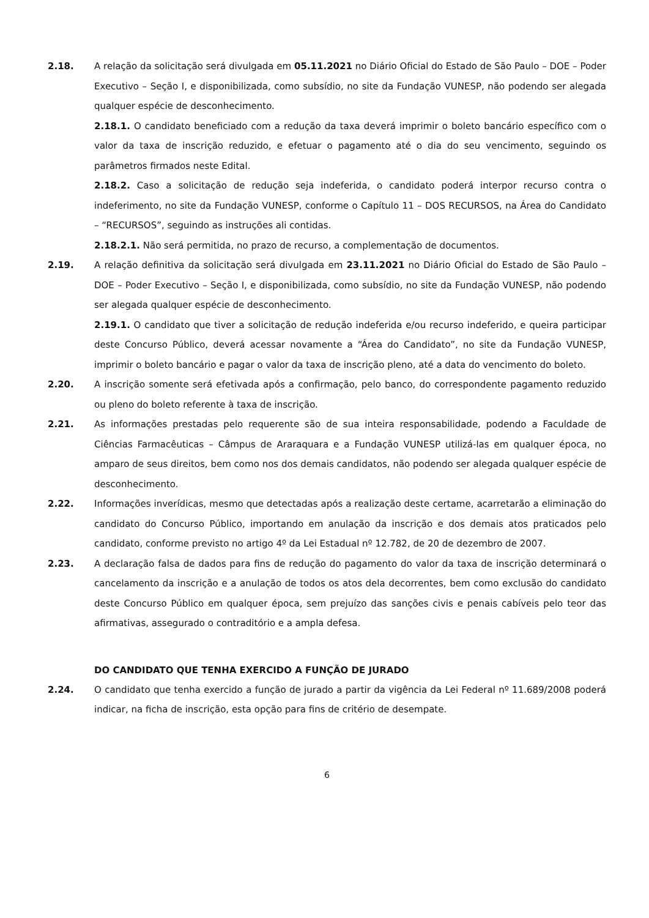2.18. A relação da solicitação será divulgada em 05.11.2021 no Diário Oficial do Estado de São Paulo – DOE – Poder Executivo – Seção I, e disponibilizada, como subsídio, no site da Fundação VUNESP, não podendo ser alegada qualquer espécie de desconhecimento.
2.18.1. O candidato beneficiado com a redução da taxa deverá imprimir o boleto bancário específico com o valor da taxa de inscrição reduzido, e efetuar o pagamento até o dia do seu vencimento, seguindo os parâmetros firmados neste Edital.
2.18.2. Caso a solicitação de redução seja indeferida, o candidato poderá interpor recurso contra o indeferimento, no site da Fundação VUNESP, conforme o Capítulo 11 – DOS RECURSOS, na Área do Candidato – “RECURSOS”, seguindo as instruções ali contidas.
2.18.2.1. Não será permitida, no prazo de recurso, a complementação de documentos.
2.19. A relação definitiva da solicitação será divulgada em 23.11.2021 no Diário Oficial do Estado de São Paulo – DOE – Poder Executivo – Seção I, e disponibilizada, como subsídio, no site da Fundação VUNESP, não podendo ser alegada qualquer espécie de desconhecimento.
2.19.1. O candidato que tiver a solicitação de redução indeferida e/ou recurso indeferido, e queira participar deste Concurso Público, deverá acessar novamente a “Área do Candidato”, no site da Fundação VUNESP, imprimir o boleto bancário e pagar o valor da taxa de inscrição pleno, até a data do vencimento do boleto.
2.20. A inscrição somente será efetivada após a confirmação, pelo banco, do correspondente pagamento reduzido ou pleno do boleto referente à taxa de inscrição.
2.21. As informações prestadas pelo requerente são de sua inteira responsabilidade, podendo a Faculdade de Ciências Farmacêuticas – Câmpus de Araraquara e a Fundação VUNESP utilizá-las em qualquer época, no amparo de seus direitos, bem como nos dos demais candidatos, não podendo ser alegada qualquer espécie de desconhecimento.
2.22. Informações inverídicas, mesmo que detectadas após a realização deste certame, acarretarão a eliminação do candidato do Concurso Público, importando em anulação da inscrição e dos demais atos praticados pelo candidato, conforme previsto no artigo 4º da Lei Estadual nº 12.782, de 20 de dezembro de 2007.
2.23. A declaração falsa de dados para fins de redução do pagamento do valor da taxa de inscrição determinará o cancelamento da inscrição e a anulação de todos os atos dela decorrentes, bem como exclusão do candidato deste Concurso Público em qualquer época, sem prejuízo das sanções civis e penais cabíveis pelo teor das afirmativas, assegurado o contraditório e a ampla defesa.
DO CANDIDATO QUE TENHA EXERCIDO A FUNÇÃO DE JURADO
2.24. O candidato que tenha exercido a função de jurado a partir da vigência da Lei Federal nº 11.689/2008 poderá indicar, na ficha de inscrição, esta opção para fins de critério de desempate.
6